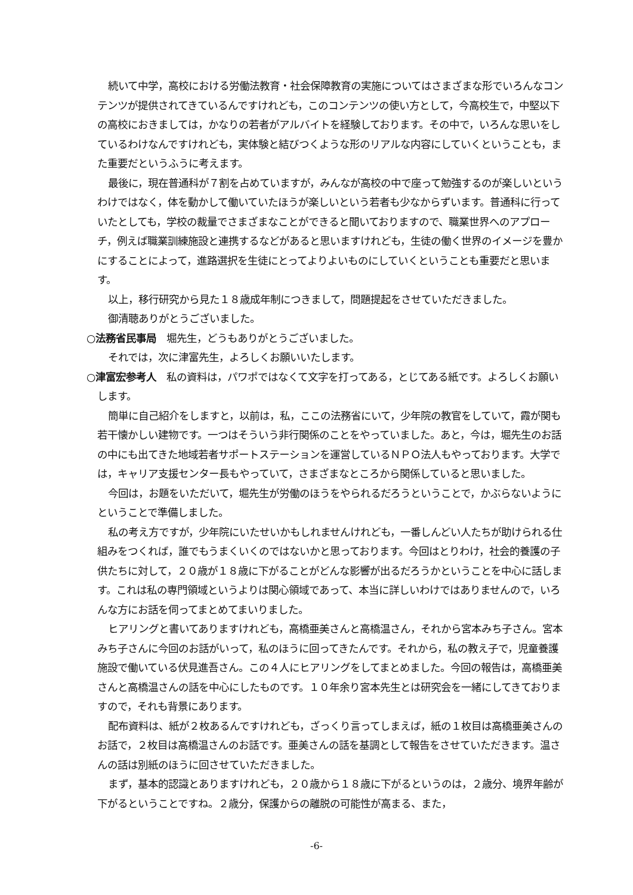続いて中学，高校における労働法教育・社会保障教育の実施についてはさまざまな形でいろんなコンテンツが提供されてきているんですけれども，このコンテンツの使い方として，今高校生で，中堅以下の高校におきましては，かなりの若者がアルバイトを経験しております。その中で，いろんな思いをしているわけなんですけれども，実体験と結びつくような形のリアルな内容にしていくということも，また重要だというふうに考えます。
最後に，現在普通科が７割を占めていますが，みんなが高校の中で座って勉強するのが楽しいというわけではなく，体を動かして働いていたほうが楽しいという若者も少なからずいます。普通科に行っていたとしても，学校の裁量でさまざまなことができると聞いておりますので、職業世界へのアプローチ，例えば職業訓練施設と連携するなどがあると思いますけれども，生徒の働く世界のイメージを豊かにすることによって，進路選択を生徒にとってよりよいものにしていくということも重要だと思います。
以上，移行研究から見た１８歳成年制につきまして，問題提起をさせていただきました。
御清聴ありがとうございました。
○法務省民事局　堀先生，どうもありがとうございました。
それでは，次に津富先生，よろしくお願いいたします。
○津富宏参考人　私の資料は，パワポではなくて文字を打ってある，とじてある紙です。よろしくお願いします。
簡単に自己紹介をしますと，以前は，私，ここの法務省にいて，少年院の教官をしていて，霞が関も若干懐かしい建物です。一つはそういう非行関係のことをやっていました。あと，今は，堀先生のお話の中にも出てきた地域若者サポートステーションを運営しているＮＰＯ法人もやっております。大学では，キャリア支援センター長もやっていて，さまざまなところから関係していると思いました。
今回は，お題をいただいて，堀先生が労働のほうをやられるだろうということで，かぶらないようにということで準備しました。
私の考え方ですが，少年院にいたせいかもしれませんけれども，一番しんどい人たちが助けられる仕組みをつくれば，誰でもうまくいくのではないかと思っております。今回はとりわけ，社会的養護の子供たちに対して，２０歳が１８歳に下がることがどんな影響が出るだろうかということを中心に話します。これは私の専門領域というよりは関心領域であって、本当に詳しいわけではありませんので，いろんな方にお話を伺ってまとめてまいりました。
ヒアリングと書いてありますけれども，高橋亜美さんと高橋温さん，それから宮本みち子さん。宮本みち子さんに今回のお話がいって，私のほうに回ってきたんです。それから，私の教え子で，児童養護施設で働いている伏見進吾さん。この４人にヒアリングをしてまとめました。今回の報告は，高橋亜美さんと高橋温さんの話を中心にしたものです。１０年余り宮本先生とは研究会を一緒にしてきておりますので，それも背景にあります。
配布資料は、紙が２枚あるんですけれども，ざっくり言ってしまえば，紙の１枚目は高橋亜美さんのお話で，２枚目は高橋温さんのお話です。亜美さんの話を基調として報告をさせていただきます。温さんの話は別紙のほうに回させていただきました。
まず，基本的認識とありますけれども，２０歳から１８歳に下がるというのは，２歳分、境界年齢が下がるということですね。２歳分，保護からの離脱の可能性が高まる、また，
-6-